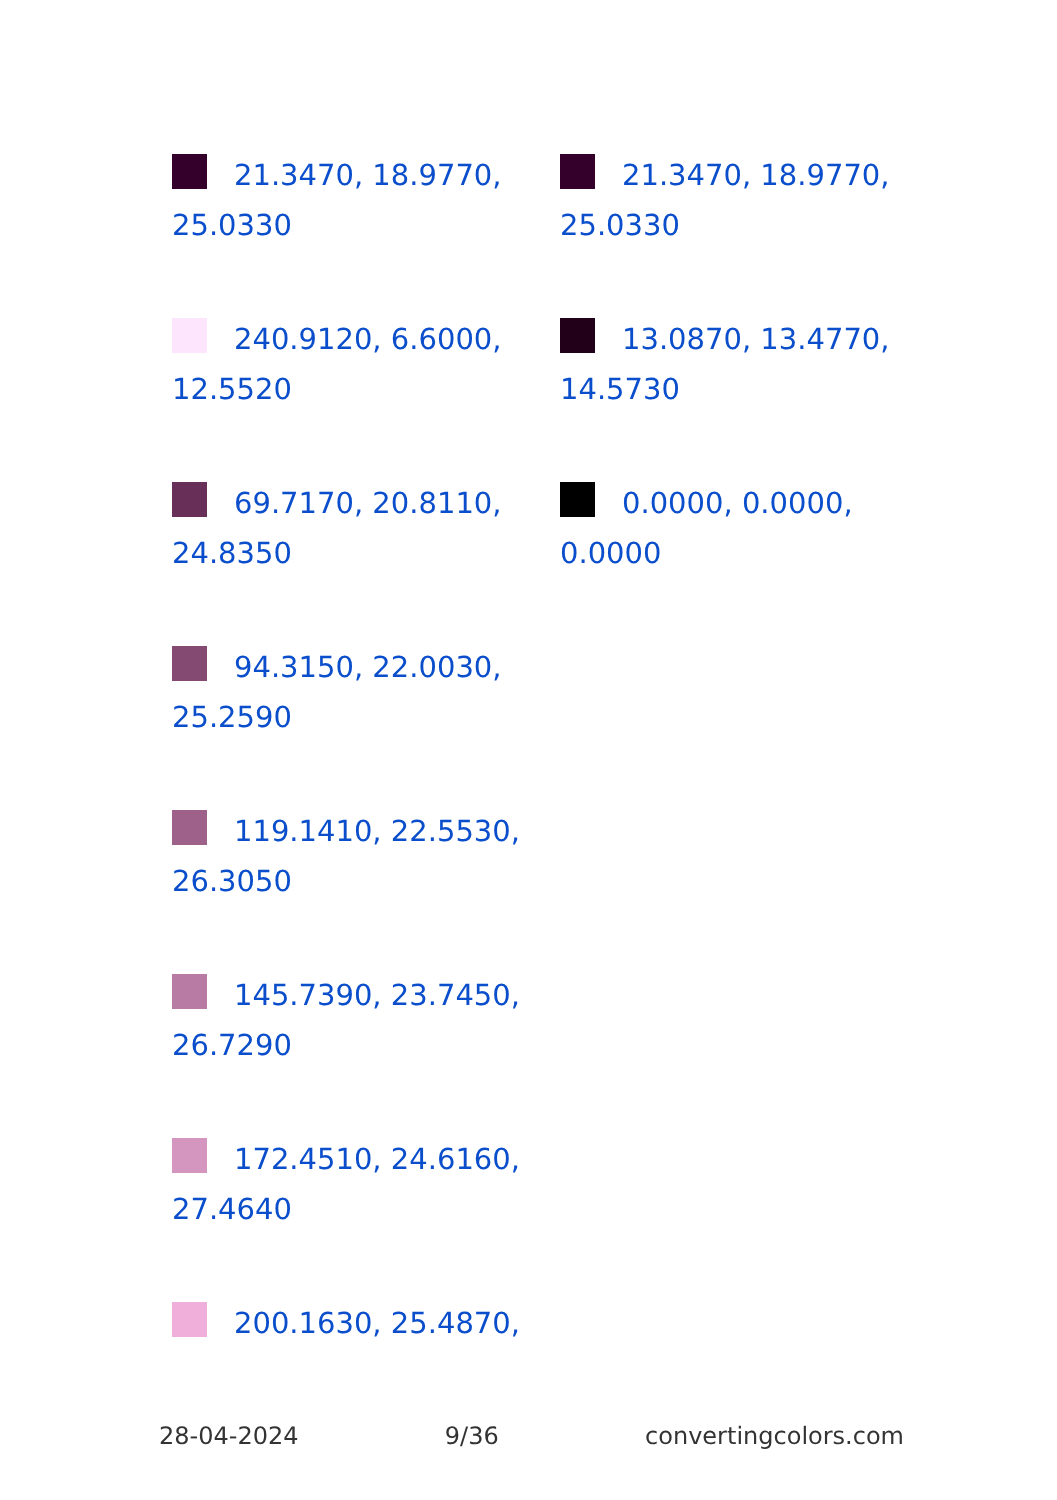21.3470, 18.9770, 25.0330
240.9120, 6.6000, 12.5520
69.7170, 20.8110, 24.8350
94.3150, 22.0030, 25.2590
119.1410, 22.5530, 26.3050
145.7390, 23.7450, 26.7290
172.4510, 24.6160, 27.4640
200.1630, 25.4870,
21.3470, 18.9770, 25.0330
13.0870, 13.4770, 14.5730
0.0000, 0.0000, 0.0000
28-04-2024 9/36 convertingcolors.com